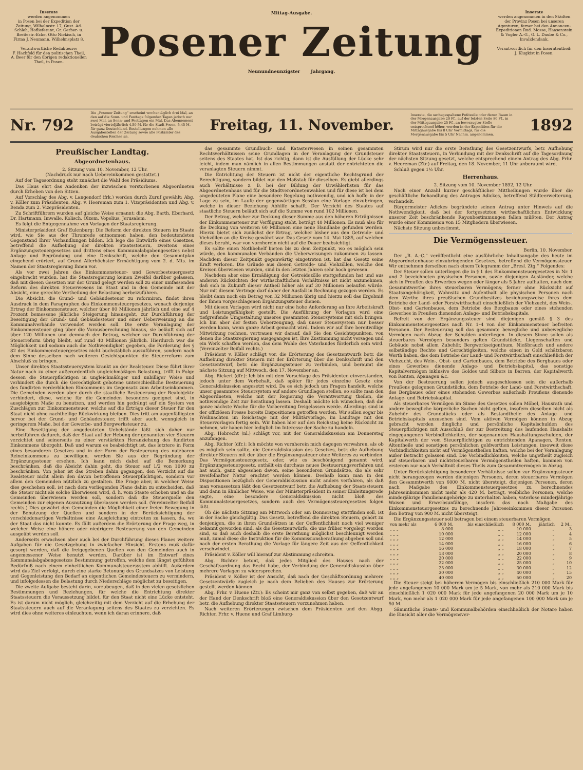Inserate
werden angenommen
in Posen bei der Expedition der Zeitung, Wilhelmstr. 17, Gust. Ad. Schleh, Hoflieferant, Gr. Gerber- u. Breitestr.-Ecke, Otto Niekisch, in Firma J. Neumann, Wilhelmsplatz 8.
Verantwortliche Redakteure:
F. Hachfeld für den politischen Theil, A. Beer für den übrigen redaktionellen Theil, in Posen.
Mittag-Ausgabe.
Posener Zeitung
Neunundneunzigster Jahrgang.
Inserate
werden angenommen in den Städten der Provinz Posen bei unseren Agenturen, ferner bei den Annoncen-Expeditionen Rud. Mosse, Haasenstein & Vogler A.-G., G. L. Daube & Co., Invalidendank.
Verantwortlich für den Inseratentheil: J. Klugkist in Posen.
Nr. 792 Die „Posener Zeitung“ erscheint wochentäglich drei Mal, an den auf die Sonn- und Festtage folgenden Tagen jedoch nur zwei Mal, an Sonn- und Festtagen ein Mal. Das Abonnement beträgt vierteljährlich 4,50 M. für die Stadt Posen, 5,45 M. für ganz Deutschland. Bestellungen nehmen alle Ausgabestellen der Zeitung sowie alle Postämter des deutschen Reiches an. Freitag, 11. November. Inserate, die sechsgespaltene Petitzeile oder deren Raum in der Morgenausgabe 20 Pf., auf der letzten Seite 80 Pf., in der Mittagausgabe 25 Pf., an bevorzugter Stelle entsprechend höher, werden in der Expedition für die Mittagausgabe bis 8 Uhr Vormittags, für die Morgenausgabe bis 5 Uhr Nachm. angenommen. 1892
Preußischer Landtag.
Abgeordnetenhaus.
2. Sitzung vom 10. November, 12 Uhr.
(Nachdruck nur nach Uebereinkommen gestattet.)
Auf der Tagesordnung steht zunächst die Wahl des Präsidiums.
Das Haus ehrt das Andenken der inzwischen verstorbenen Abgeordneten durch Erheben von den Sitzen.
Auf Vorschlag des Abg. v. Langendorf (frk.) werden durch Zuruf gewählt: Abg. v. Köller zum Präsidenten, Abg. v. Heereman zum 1. Vizepräsidenten und Abg. v. Benda zum 2. Vizepräsidenten.
Zu Schriftführern wurden auf gleiche Weise ernannt: die Abg. Barth, Eberhard, Dr. Hartmann, Imwalle, Kolisch, Olzem, Vopelius, Jerusalem.
Es folgt die Entgegennahme von Vorlagen der Staatsregierung.
Ministerpräsident Graf Eulenburg: Die Reform der direkten Steuern im Staate wird, wie Sie aus der Thronrede entnommen haben, den bedeutendsten Gegenstand Ihrer Verhandlungen bilden. Ich lege die Entwürfe eines Gesetzes, betreffend die Aufhebung der direkten Staatssteuern, zweitens eines Ergänzungssteuergesetzes und drittens eines Kommunalabgabengesetzes nebst Anlage und Begründung und eine Denkschrift, welche den Gesammtplan eingehend erörtert, auf Grund Allerhöchster Ermächtigung vom 2. d. Mts. im Namen der Staatsregierung Ihnen vor.
Als vor zwei Jahren das Einkommensteuer- und Gewerbesteuergesetz eingebracht wurden, hat die Staatsregierung keinen Zweifel darüber gelassen, daß mit diesen Gesetzen nur der Grund gelegt werden soll zu einer umfassenden Reform des direkten Steuerwesens im Staat und in den Gemeinde mit der Absicht, eine gerechte Vertheilung der Belastung herbeizuführen.
Die Absicht, die Grund- und Gebäudesteuer zu reformiren, findet ihren Ausdruck in dem Paragraphen des Einkommensteuergesetzes, wonach derjenige Ertrag der Einkommensteuer, welcher über 80 Millionen jährlich und eine auf 4 Prozent bemessene jährliche Steigerung hinausgeht, zur Durchführung der Beseitigung der Grund- und Gebäudesteuer und einer Ueberweisung an die Kommunalverbände verwendet werden soll. Die erste Veranlagung der Einkommensteuer ging über die Vorausberechnung hinaus, sie beläuft sich auf über 120 Millionen und demnach der Betrag, welcher zur Durchführung der Steuerreform übrig bleibt, auf rund 40 Millionen jährlich. Hierdurch war die Möglichkeit und sodann auch die Nothwendigkeit gegeben, die Forderung des § 82 des Einkommensteuergesetzes nicht buchstäblich auszuführen, sondern nach dem Sinne desselben nach weiteren Gesichtspunkten die Steuerreform zum Abschluß zu bringen.
Unser direktes Staatssteuersystem krankt an der Realsteuer. Diese führt ihrer Natur nach zu einer außerordentlich ungleichmäßigen Belastung, trifft in Folge dessen die Steuerpflichtigen in ungleichmäßiger und unbilliger Weise und verhindert die durch die Gerechtigkeit gebotene unterschiedliche Besteuerung des fundirten verderblichen Einkommens im Gegensatz zum Arbeitseinkommen. Die Gemeinden werden aber durch die staatliche Besteuerung der Realobjekte verhindert, diese, welche für die Gemeinden besonders geeignet sind, in ausgiebigem Maße zu benutzen, und werden hin gedrängt auf ein System von Zuschlägen zur Einkommensteuer, welche auf die Erträge dieser Steuer für den Staat nicht ohne nachtheilige Rückwirkung bleiben. Dies tritt am augenfälligsten hervor bei der Grund- und Gebäudesteuer, trifft aber auch, wenngleich in geringerem Maße, bei der Gewerbe- und Bergwerksteuer zu.
Eine Beseitigung der angedeuteten Uebelstände läßt sich daher nur herbeiführen dadurch, daß der Staat auf der Hebung der genannten vier Steuern verzichtet und seinerseits zu einer verstärkten Heranziehung des fundirten Einkommens übergeht. Daß und warum es beabsichtigt ist, das letztere in Form eines besonderen Gesetzes und in der Form der Besteuerung des nutzbaren Reineinkommens zu bewilligen, werden Sie aus der Begründung der Ergänzungssteuer ersehen. Ich kann mich dabei auf die Bemerkung beschränken, daß die Absicht dahin geht, die Steuer auf 1/2 von 1000 zu beschränken. Von jeher ist das Streben dahin gegangen, den Verzicht auf die Realsteuer nicht allein den davon betroffenen Steuerpflichtigen, sondern vor allem den Gemeinden nützlich zu gestalten. Die Frage aber, in welcher Weise dies geschehen soll, ist nach dem vorliegenden Plane dahin zu entscheiden, daß die Steuer nicht als solche überwiesen wird, d. h. vom Staate erhoben und an die Gemeinden überwiesen werden soll, sondern daß die Steuerquelle den Gemeinden zur eigenen Ausnutzung überlassen werden soll. (Vereinzelter Beifall rechts.) Dies gewährt den Gemeinden die Möglichkeit einer freien Bewegung in der Benutzung der Quellen und sondern in der Berücksichtigung der verschiedenartigen Verhältnisse eine Ausgleichung eintreten zu lassen, da, wo der Staat das nicht konnte. Es fällt außerdem die Erörterung der Frage weg, in welcher Weise eine höhere oder niedrigere Besteuerung von den Gemeinden ausgeübt werden soll.
Anderseits erwachsen aber auch bei der Durchführung dieses Planes weitere Aufgaben für die Gesetzgebung in zwiefacher Hinsicht. Erstens muß dafür gesorgt werden, daß die freigegebenen Quellen von den Gemeinden auch in angemessener Weise benutzt werden. Darüber ist im Entwurf eines Kommunalabgabengesetzes Bestimmung getroffen, welche dem längst gefühlten Bedürfniß nach einem einheitlichen Kommunalsteuersystem abhilft. Außerdem wird das Ziel verfolgt, durch eine starke Betonung des Grundsatzes von Leistung und Gegenleistung den Bedarf an eigentlichen Gemeindesteuern zu vermindern, und infolgedessen die Belastung durch Niederschläge möglichst zu beseitigen.
Die zweite Aufgabe besteht darin, vorzubeugen, daß in den vielen gesetzlichen Bestimmungen und Beziehungen, für welche die Entrichtung direkter Staatssteuern die Voraussetzung bildet, für den Staat nicht eine Lücke entsteht. Es ist darum nicht möglich, gleichzeitig mit dem Verzicht auf die Erhebung der Staatssteuern auch auf die Veranlagung seitens des Staates zu verzichten. Es wird dies ohne weiteres einleuchten, wenn ich daran erinnere, daß
das gesammte Grundbuch- und Katasterwesen in seinen gesammten Rechtsverhältnissen seine Grundlagen in der Veranlagung der Grundsteuer seitens des Staates hat. Ist das richtig, dann ist die Ausfüllung der Lücke sehr leicht, indem man nämlich in allen Bestimmungen anstatt der entrichteten die veranlagten Steuern nimmt.
Die Entrichtung der Steuern ist nicht der eigentliche Rechtsgrund der Berechtigung, sondern bildet nur den Maßstab für dieselben. Es giebt allerdings auch Verhältnisse z. B. bei der Bildung der Urwählerlisten für das Abgeordnetenhaus und für die Stadtverordnetenwahlen und für diese ist bei dem angedeuteten Plane eine besondere Regelung nothwendig, und ich hoffe in der Lage zu sein, im Laufe der gegenwärtigen Session eine Vorlage einzubringen, welche in dieser Beziehung Abhilfe schafft. Der Verzicht des Staates auf staatliche Steuern beläuft sich auf die Summe von rund 102 Millionen.
Der Betrag, welcher zur Deckung dieser Summe aus den höheren Erträgnissen der Einkommensteuer zur Verfügung steht, beträgt 40 Millionen. Es muß also für die Deckung von weiteren 60 Millionen eine neue Handhabe gefunden werden. Hierzu bietet sich zunächst der Ertrag, welcher bisher aus den Getreide- und Viehzöllen an die Kreise gewährt war. Das Gesetz vom 14. Mai 1885, auf welchen dieses beruht, war von vornherein nicht auf die Dauer beabsichtigt.
Es sollte einen Nothbehelf bieten bis zu dem Zeitpunkt, wo es möglich sein würde, den kommunalen Verbänden die Ueberweisungen zukommen zu lassen. Nachdem dieser Zeitpunkt gegenwärtig eingetreten ist, hat das Gesetz seine Kraft verloren. Die Gründe aus diesen Getreide- und Viehzöllen, welche den Kreisen überwiesen wurden, sind in den letzten Jahren sehr hoch gewesen.
Nachdem aber eine Ermäßigung der Getreidezölle stattgefunden hat und aus anderen Rücksichten der wirthschaftlichen Verhältnisse ist nicht anzunehmen, daß sich in Zukunft dieser Antheil höher als auf 30 Millionen belaufen würde. Nur mit diesem Vertrage darf daher der Ausfall in Rechnung gezogen werden. Es bleibt dann noch ein Betrag von 32 Millionen übrig und hierzu soll das Ergebniß der Ihnen vorgeschlagenen Ergänzungssteuer dienen.
Mit diesen Vorlagen wird nicht nur eine hohe Anforderung an Ihre Arbeitskraft und Leistungsfähigkeit gestellt. Die Ausführung der Vorlagen wird eine tiefgreifende Umgestaltung unseres gesammten Steuersystems mit sich bringen. Ich bin aber der festen Ueberzeugung, daß unser Steuersystem nur besser werden kann, wenn ganze Arbeit gemacht wird. Indem wir auf Ihre bereitwillige Mitwirkung rechnen, vertrauen wir darauf, daß Sie den Gesichtspunkten, von denen die Staatsregierung ausgegangen ist, Ihre Zustimmung nicht versagen und ein Werk schaffen werden, das dem Wohle des Vaterlandes förderlich sein wird. (Vereinzelter Beifall rechts.)
Präsident v. Köller schlägt vor, die Erörterung des Gesetzentwurfs betr. die Aufhebung direkter Steuern mit der Erörterung über die Denkschrift und den Gesetzentwurf, betr. die Ergänzungssteuer zu verbinden, und beraumt die nächste Sitzung auf Mittwoch, den 17. November an.
Abg. Rickert (dfr.): Ich bin mit dem Vorschlage des Präsidenten einverstanden, jedoch unter dem Vorbehalt, daß später für jedes einzelne Gesetz eine Generaldiskussion angesetzt wird. Da es sich jedoch um Fragen handelt, welche unser gesammtes Steuersystem auf andere Grundlagen stellen, so sollte man den Abgeordneten, welche mit der Regierung die Verantwortung theilen, die nothwendige Zeit zur Berathung lassen. Deshalb möchte ich wünschen, daß die ganze nächste Woche für die Vorbereitung freigelassen werde. Allerdings sind in der offiziösen Presse bereits Dispositionen getroffen worden. Wir sollen sogar bis Weihnachten im Reichstage mit der Militärvorlage, im Landtage mit den Steuervorlagen fertig sein. Wir haben hier auf den Reichstag keine Rücksicht zu nehmen, wir haben hier lediglich im Interesse der Sache zu handeln.
Abg. Hobrecht (nl.) schlägt vor, mit der Generaldiskussion am Donnerstag anzufangen.
Abg. Richter (dfr.): Ich möchte von vornherein mich dagegen verwahren, als ob es möglich sein sollte, die Generaldiskussion des Gesetzes, betr. die Aufhebung direkter Steuern mit der über die Ergänzungssteuer ohne Weiteres zu verbinden. Das Vermögenssteuergesetz, oder, wie es beschönigend genannt wird, Ergänzungssteuergesetz, enthält ein durchaus neues Besteuerungsverfahren und hat auch, ganz abgesehen davon, seine besonderen Grundsätze, die als sehr zweifelhafter Natur erachtet werden können. Deshalb kann man in den Dispositionen bezüglich der Generaldiskussion nicht anders verfahren, als daß man voraussetzen läßt den Gesetzentwurf betr. die Aufhebung der Staatssteuern und dann in ähnlicher Weise, wie der Ministerpräsident in seiner Einleitungsrede sagte, eine besondere Generaldiskussion nicht bloß des Kommunalsteuergesetzes, sondern auch des Vermögenssteuergesetzes folgen läßt.
Ob die nächste Sitzung am Mittwoch oder am Donnerstag stattfinden soll, ist in der Sache gleichgültig. Das Gesetz, betreffend die direkten Steuern, gehört zu denjenigen, die in ihren Grundsätzen in der Oeffentlichkeit noch viel weniger bekannt geworden sind, als die Gesetzentwürfe, die uns früher vorgelegt worden sind, so daß auch deshalb die erste Berathung möglichst beschleunigt werden muß, zumal diese die Instruktion für die Kommissionsberathung abgeben soll und nach der ersten Berathung die Vorlage für längere Zeit aus der Oeffentlichkeit verschwindet.
Präsident v. Köller will hierauf zur Abstimmung schreiten.
Abg. Richter betont, daß jedes Mitglied des Hauses nach der Geschäftsordnung das Recht habe, der Verbindung der Generaldiskussion über mehrere Vorlagen zu widersprechen.
Präsident v. Köller ist der Ansicht, daß nach der Geschäftsordnung mehrere Gesetzentwürfe zugleich je nach dem Belieben des Hauses zur Erörterung gestellt werden können.
Abg. Frhr. v. Huene (Ztr.): Es scheint mir ganz von selbst gegeben, daß wir an der Hand der Denkschrift bloß eine Generaldiskussion über den Gesetzentwurf betr. die Aufhebung direkter Staatssteuern vorzunehmen haben.
Nach weiteren Erörterungen zwischen dem Präsidenten und den Abgg. Richter, Frhr. v. Huene und Graf Limburg-
Stirum wird nur die erste Berathung des Gesetzentwurfs, betr. Aufhebung direkter Staatssteuern, in Verbindung mit der Denkschrift auf die Tagesordnung der nächsten Sitzung gesetzt, welche entsprechend einem Antrag des Abg. Frhr. v. Heereman (Ztr.) auf Freitag, den 18. November, 11 Uhr anberaumt wird.
Schluß gegen 1½ Uhr.
Herrenhaus.
2. Sitzung vom 10. November 1892, 12 Uhr.
Nach einer Anzahl kurzer geschäftlicher Mittheilungen wurde über die geschäftliche Behandlung des Antrages Adickes, betreffend Städteerweiterung, verhandelt.
Bürgermeister Adickes begründete seinen Antrag unter Hinweis auf die Nothwendigkeit, daß bei der fortgesetzten wirthschaftlichen Entwicklung unserer Zeit beschränkende Rayonbestimmungen fallen müßten. Der Antrag wurde einer Kommission von 15 Mitgliedern überwiesen.
Nächste Sitzung unbestimmt.
Die Vermögenssteuer.
Berlin, 10. November.
Der „R. A.-C.“ veröffentlicht eine ausführliche Inhaltsangabe des heute im Abgeordnetenhause einzubringenden Gesetzes, betreffend die Vermögenssteuer. Wir entnehmen derselben nach einem Telegramm der „Bresl. Ztg.“ Folgendes:
Der Steuer sollen unterliegen die in § 1 des Einkommensteuergesetzes in Nr. 1 und 2 bezeichneten physischen Personen, sowie diejenigen Ausländer, welche sich in Preußen des Erwerbes wegen oder länger als 5 Jahre aufhalten, nach dem Gesammtwerthe ihres steuerbaren Vermögens; ferner ohne Rücksicht auf Staatsangehörigkeit, Wohnsitz und Aufenthalt alle physischen Personen nach dem Werthe ihres preußischen Grundbesitzes beziehungsweise ihres dem Betriebe der Land- oder Forstwirthschaft einschließlich der Viehzucht, des Wein-, Obst- und Gartenbaues, dem Betriebe des Bergbaues oder eines stehenden Gewerbes in Preußen dienenden Anlage- und Betriebskapitals.
Befreit von der Ergänzungssteuer sind diejenigen gemäß § 3 des Einkommensteuergesetzes nach Nr. 1–4 von der Einkommensteuer befreiten Personen. Der Besteuerung soll das gesammte bewegliche und unbewegliche Vermögen nach Abzug der Schulden unterliegen. In diesem Sinne sollen als steuerbares Vermögen besonders gelten Grundstücke, Liegenschaften und Gebäude nebst allem Zubehör, Bergwerkseigenthum, Nießbrauch und andere selbständige Rechte und Gerechtigkeiten, welche einen in Geld schätzbaren Werth haben, das dem Betriebe der Land- und Forstwirthschaft einschließlich der Viehzucht, des Wein-, Obst- und Gartenbaues, dem Betriebe des Bergbaues oder eines Gewerbes dienende Anlage- und Betriebskapital, das sonstige Kapitalvermögen inklusive des Goldes und Silbers in Barren, der Kapitalwerth von Renten, Apanagen &c.
Von der Besteuerung sollen jedoch ausgeschlossen sein die außerhalb Preußens gelegenen Grundstücke, dem Betriebe der Land- und Forstwirthschaft, des Bergbaues oder eines stehenden Gewerbes außerhalb Preußens dienende Anlage- und Betriebskapital.
Als steuerbares Vermögen im Sinne des Gesetzes sollen Möbel, Hausrath und andere bewegliche körperliche Sachen nicht gelten, insofern dieselben nicht als Zubehör des Grundstücks oder als Bestandtheile des Anlage- und Betriebskapitals anzusehen sind. Vom aktiven Vermögen können in Abzug gebracht werden dingliche und persönliche Kapitalschulden des Steuerpflichtigen mit Ausschluß der zur Bestreitung des laufenden Haushalts eingegangenen Verbindlichkeiten, der sogenannten Haushaltungsschulden, der Kapitalwerth der vom Steuerpflichtigen zu entrichtenden Apanagen, Renten, Altentheile und sonstigen persönlichen geldwerthen Leistungen, insoweit diese Verbindlichkeiten nicht auf Vermögenstheilen haften, welche bei der Veranlagung außer Betracht gelassen sind. Die Verbindlichkeiten, welche ungetheilt zugleich auf steuerbaren und nichtsteuerbaren Vermögenstheilen haften, kommen von ersterem nur nach Verhältniß dieses Theils zum Gesammtvermögen in Abzug.
Unter Berücksichtigung besonderer Verhältnisse sollen zur Ergänzungssteuer nicht herangezogen werden diejenigen Personen, deren steuerbares Vermögen den Gesammtwerth von 6000 M. nicht übersteigt, diejenigen Personen, deren nach Maßgabe des Einkommensteuergesetzes zu berechnendes Jahreseinkommen nicht mehr als 420 M. beträgt, weibliche Personen, welche minderjährige Familienangehörige zu unterhalten haben, vaterlose minderjährige Waisen und Erwerbsunfähige, insofern das nach Maßgabe des Einkommensteuergesetzes zu berechnende Jahreseinkommen dieser Personen den Betrag von 900 M. nicht übersteigt.
Die Ergänzungssteuer soll betragen bei einem steuerbaren Vermögen
| von mehr als | 6 000 M. | bis einschließlich | 8 000 M. | jährlich | 2 M., |
| „ „ „ | 8 000 | „ „ | 10 000 | „ | 3 |
| „ „ „ | 10 000 | „ „ | 12 000 | „ | 4 |
| „ „ „ | 12 000 | „ „ | 14 000 | „ | 5 |
| „ „ „ | 14 000 | „ „ | 16 000 | „ | 6 |
| „ „ „ | 16 000 | „ „ | 18 000 | „ | 7 |
| „ „ „ | 18 000 | „ „ | 20 000 | „ | 8 |
| „ „ „ | 20 000 | „ „ | 22 000 | „ | 9 |
| „ „ „ | 22 000 | „ „ | 25 000 | „ | 10 |
| „ „ „ | 25 000 | „ „ | 30 000 | „ | 12 |
| „ „ „ | 30 000 | „ „ | 40 000 | „ | 15 |
| „ „ „ | 40 000 | „ „ | 50 000 | „ | 20 |
Die Steuer steigt bei höherem Vermögen bis einschließlich 210 000 Mark für jede angefangenen 10 000 Mark um je 5 Mark, von mehr als 210 000 Mark bis einschließlich 1 020 000 Mark für jede angefangenen 20 000 Mark um je 10 Mark, von mehr als 1 020 000 Mark für jede angefangenen 100 000 Mark um je 50 M.
Sämmtliche Staats- und Kommunalbehörden einschließlich der Notare haben die Einsicht aller die Vermögensver-